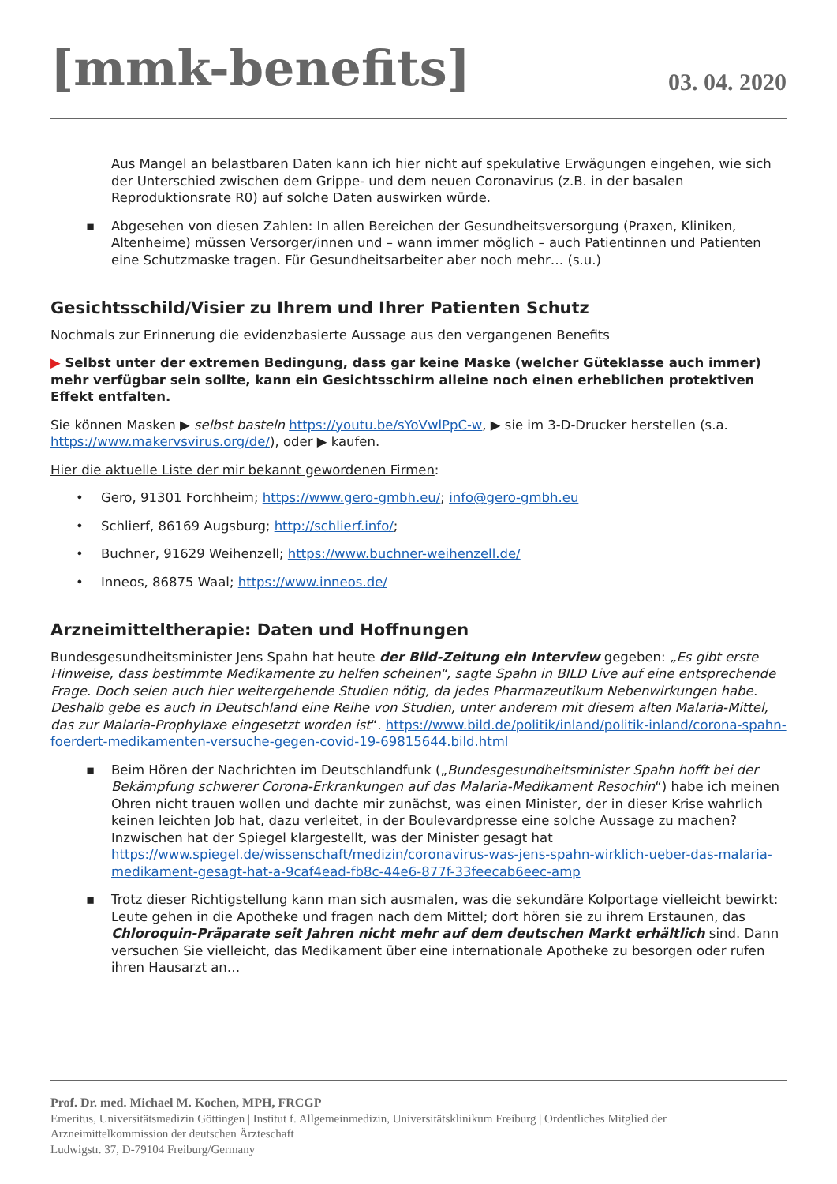[mmk-benefits]
03. 04. 2020
Aus Mangel an belastbaren Daten kann ich hier nicht auf spekulative Erwägungen eingehen, wie sich der Unterschied zwischen dem Grippe- und dem neuen Coronavirus (z.B. in der basalen Reproduktionsrate R0) auf solche Daten auswirken würde.
▪ Abgesehen von diesen Zahlen: In allen Bereichen der Gesundheitsversorgung (Praxen, Kliniken, Altenheime) müssen Versorger/innen und – wann immer möglich – auch Patientinnen und Patienten eine Schutzmaske tragen. Für Gesundheitsarbeiter aber noch mehr… (s.u.)
Gesichtsschild/Visier zu Ihrem und Ihrer Patienten Schutz
Nochmals zur Erinnerung die evidenzbasierte Aussage aus den vergangenen Benefits
▶ Selbst unter der extremen Bedingung, dass gar keine Maske (welcher Güteklasse auch immer) mehr verfügbar sein sollte, kann ein Gesichtsschirm alleine noch einen erheblichen protektiven Effekt entfalten.
Sie können Masken ▶ selbst basteln https://youtu.be/sYoVwlPpC-w, ▶ sie im 3-D-Drucker herstellen (s.a. https://www.makervsvirus.org/de/), oder ▶ kaufen.
Hier die aktuelle Liste der mir bekannt gewordenen Firmen:
• Gero, 91301 Forchheim; https://www.gero-gmbh.eu/; info@gero-gmbh.eu
• Schlierf, 86169 Augsburg; http://schlierf.info/;
• Buchner, 91629 Weihenzell; https://www.buchner-weihenzell.de/
• Inneos, 86875 Waal; https://www.inneos.de/
Arzneimitteltherapie: Daten und Hoffnungen
Bundesgesundheitsminister Jens Spahn hat heute der Bild-Zeitung ein Interview gegeben: „Es gibt erste Hinweise, dass bestimmte Medikamente zu helfen scheinen“, sagte Spahn in BILD Live auf eine entsprechende Frage. Doch seien auch hier weitergehende Studien nötig, da jedes Pharmazeutikum Nebenwirkungen habe. Deshalb gebe es auch in Deutschland eine Reihe von Studien, unter anderem mit diesem alten Malaria-Mittel, das zur Malaria-Prophylaxe eingesetzt worden ist“. https://www.bild.de/politik/inland/politik-inland/corona-spahn-foerdert-medikamenten-versuche-gegen-covid-19-69815644.bild.html
▪ Beim Hören der Nachrichten im Deutschlandfunk („Bundesgesundheitsminister Spahn hofft bei der Bekämpfung schwerer Corona-Erkrankungen auf das Malaria-Medikament Resochin“) habe ich meinen Ohren nicht trauen wollen und dachte mir zunächst, was einen Minister, der in dieser Krise wahrlich keinen leichten Job hat, dazu verleitet, in der Boulevardpresse eine solche Aussage zu machen? Inzwischen hat der Spiegel klargestellt, was der Minister gesagt hat https://www.spiegel.de/wissenschaft/medizin/coronavirus-was-jens-spahn-wirklich-ueber-das-malaria-medikament-gesagt-hat-a-9caf4ead-fb8c-44e6-877f-33feecab6eec-amp
▪ Trotz dieser Richtigstellung kann man sich ausmalen, was die sekundäre Kolportage vielleicht bewirkt: Leute gehen in die Apotheke und fragen nach dem Mittel; dort hören sie zu ihrem Erstaunen, das Chloroquin-Präparate seit Jahren nicht mehr auf dem deutschen Markt erhältlich sind. Dann versuchen Sie vielleicht, das Medikament über eine internationale Apotheke zu besorgen oder rufen ihren Hausarzt an…
Prof. Dr. med. Michael M. Kochen, MPH, FRCGP
Emeritus, Universitätsmedizin Göttingen | Institut f. Allgemeinmedizin, Universitätsklinikum Freiburg | Ordentliches Mitglied der Arzneimittelkommission der deutschen Ärzteschaft
Ludwigstr. 37, D-79104 Freiburg/Germany